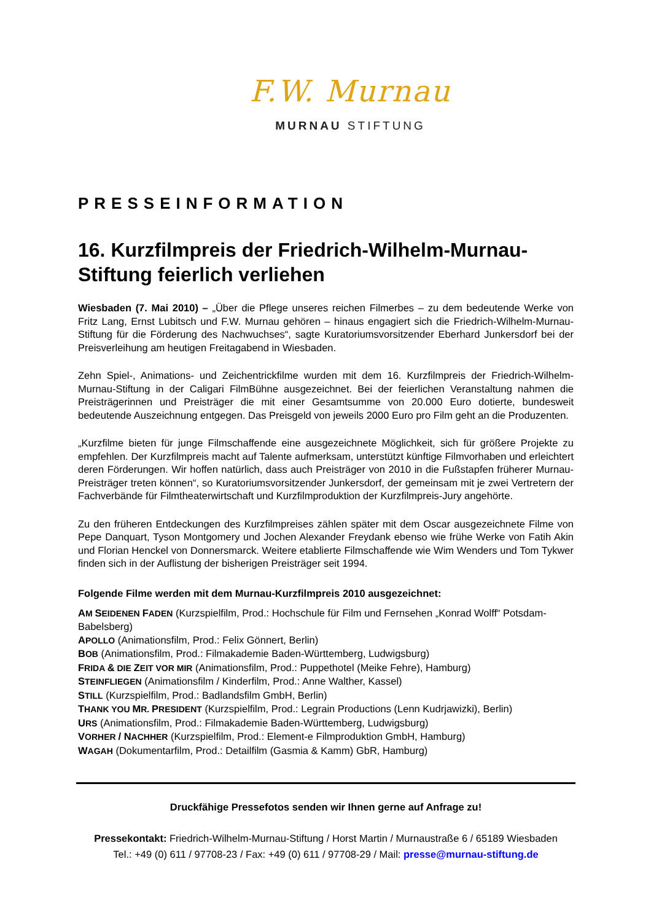F.W. Murnau
MURNAU STIFTUNG
PRESSEINFORMATION
16. Kurzfilmpreis der Friedrich-Wilhelm-Murnau-Stiftung feierlich verliehen
Wiesbaden (7. Mai 2010) – „Über die Pflege unseres reichen Filmerbes – zu dem bedeutende Werke von Fritz Lang, Ernst Lubitsch und F.W. Murnau gehören – hinaus engagiert sich die Friedrich-Wilhelm-Murnau-Stiftung für die Förderung des Nachwuchses“, sagte Kuratoriumsvorsitzender Eberhard Junkersdorf bei der Preisverleihung am heutigen Freitagabend in Wiesbaden.
Zehn Spiel-, Animations- und Zeichentrickfilme wurden mit dem 16. Kurzfilmpreis der Friedrich-Wilhelm-Murnau-Stiftung in der Caligari FilmBühne ausgezeichnet. Bei der feierlichen Veranstaltung nahmen die Preisträgerinnen und Preisträger die mit einer Gesamtsumme von 20.000 Euro dotierte, bundesweit bedeutende Auszeichnung entgegen. Das Preisgeld von jeweils 2000 Euro pro Film geht an die Produzenten.
„Kurzfilme bieten für junge Filmschaffende eine ausgezeichnete Möglichkeit, sich für größere Projekte zu empfehlen. Der Kurzfilmpreis macht auf Talente aufmerksam, unterstützt künftige Filmvorhaben und erleichtert deren Förderungen. Wir hoffen natürlich, dass auch Preisträger von 2010 in die Fußstapfen früherer Murnau-Preisträger treten können“, so Kuratoriumsvorsitzender Junkersdorf, der gemeinsam mit je zwei Vertretern der Fachverbände für Filmtheaterwirtschaft und Kurzfilmproduktion der Kurzfilmpreis-Jury angehörte.
Zu den früheren Entdeckungen des Kurzfilmpreises zählen später mit dem Oscar ausgezeichnete Filme von Pepe Danquart, Tyson Montgomery und Jochen Alexander Freydank ebenso wie frühe Werke von Fatih Akin und Florian Henckel von Donnersmarck. Weitere etablierte Filmschaffende wie Wim Wenders und Tom Tykwer finden sich in der Auflistung der bisherigen Preisträger seit 1994.
Folgende Filme werden mit dem Murnau-Kurzfilmpreis 2010 ausgezeichnet:
AM SEIDENEN FADEN (Kurzspielfilm, Prod.: Hochschule für Film und Fernsehen „Konrad Wolff“ Potsdam-Babelsberg)
APOLLO (Animationsfilm, Prod.: Felix Gönnert, Berlin)
BOB (Animationsfilm, Prod.: Filmakademie Baden-Württemberg, Ludwigsburg)
FRIDA & DIE ZEIT VOR MIR (Animationsfilm, Prod.: Puppethotel (Meike Fehre), Hamburg)
STEINFLIEGEN (Animationsfilm / Kinderfilm, Prod.: Anne Walther, Kassel)
STILL (Kurzspielfilm, Prod.: Badlandsfilm GmbH, Berlin)
THANK YOU MR. PRESIDENT (Kurzspielfilm, Prod.: Legrain Productions (Lenn Kudrjawizki), Berlin)
URS (Animationsfilm, Prod.: Filmakademie Baden-Württemberg, Ludwigsburg)
VORHER / NACHHER (Kurzspielfilm, Prod.: Element-e Filmproduktion GmbH, Hamburg)
WAGAH (Dokumentarfilm, Prod.: Detailfilm (Gasmia & Kamm) GbR, Hamburg)
Druckfähige Pressefotos senden wir Ihnen gerne auf Anfrage zu!
Pressekontakt: Friedrich-Wilhelm-Murnau-Stiftung / Horst Martin / Murnaustraße 6 / 65189 Wiesbaden
Tel.: +49 (0) 611 / 97708-23 / Fax: +49 (0) 611 / 97708-29 / Mail: presse@murnau-stiftung.de